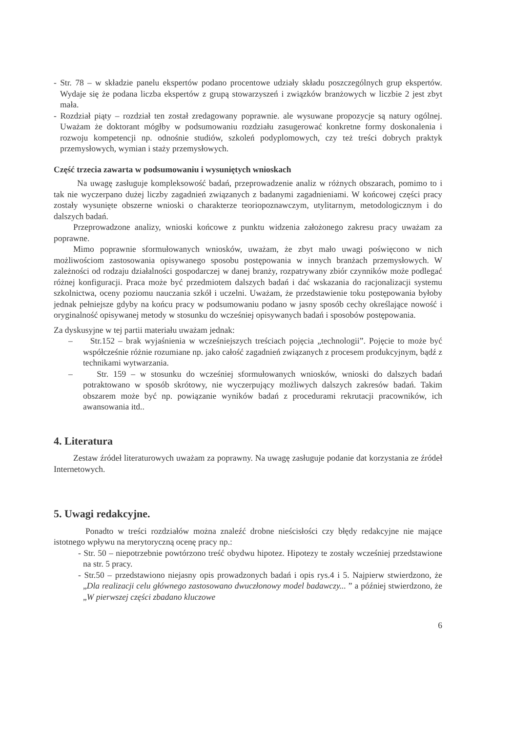- Str. 78 – w składzie panelu ekspertów podano procentowe udziały składu poszczególnych grup ekspertów. Wydaje się że podana liczba ekspertów z grupą stowarzyszeń i związków branżowych w liczbie 2 jest zbyt mała.
- Rozdział piąty – rozdział ten został zredagowany poprawnie. ale wysuwane propozycje są natury ogólnej. Uważam że doktorant mógłby w podsumowaniu rozdziału zasugerować konkretne formy doskonalenia i rozwoju kompetencji np. odnośnie studiów, szkoleń podyplomowych, czy też treści dobrych praktyk przemysłowych, wymian i staży przemysłowych.
Część trzecia zawarta w podsumowaniu i wysuniętych wnioskach
Na uwagę zasługuje kompleksowość badań, przeprowadzenie analiz w różnych obszarach, pomimo to i tak nie wyczerpano dużej liczby zagadnień związanych z badanymi zagadnieniami. W końcowej części pracy zostały wysunięte obszerne wnioski o charakterze teoriopoznawczym, utylitarnym, metodologicznym i do dalszych badań.
Przeprowadzone analizy, wnioski końcowe z punktu widzenia założonego zakresu pracy uważam za poprawne.
Mimo poprawnie sformułowanych wniosków, uważam, że zbyt mało uwagi poświęcono w nich możliwościom zastosowania opisywanego sposobu postępowania w innych branżach przemysłowych. W zależności od rodzaju działalności gospodarczej w danej branży, rozpatrywany zbiór czynników może podlegać różnej konfiguracji. Praca może być przedmiotem dalszych badań i dać wskazania do racjonalizacji systemu szkolnictwa, oceny poziomu nauczania szkół i uczelni. Uważam, że przedstawienie toku postępowania byłoby jednak pełniejsze gdyby na końcu pracy w podsumowaniu podano w jasny sposób cechy określające nowość i oryginalność opisywanej metody w stosunku do wcześniej opisywanych badań i sposobów postępowania.
Za dyskusyjne w tej partii materiału uważam jednak:
– Str.152 – brak wyjaśnienia w wcześniejszych treściach pojęcia „technologii”. Pojęcie to może być współcześnie różnie rozumiane np. jako całość zagadnień związanych z procesem produkcyjnym, bądź z technikami wytwarzania.
– Str. 159 – w stosunku do wcześniej sformułowanych wniosków, wnioski do dalszych badań potraktowano w sposób skrótowy, nie wyczerpujący możliwych dalszych zakresów badań. Takim obszarem może być np. powiązanie wyników badań z procedurami rekrutacji pracowników, ich awansowania itd..
4. Literatura
Zestaw źródeł literaturowych uważam za poprawny. Na uwagę zasługuje podanie dat korzystania ze źródeł Internetowych.
5. Uwagi redakcyjne.
Ponadto w treści rozdziałów można znaleźć drobne nieścisłości czy błędy redakcyjne nie mające istotnego wpływu na merytoryczną ocenę pracy np.:
- Str. 50 – niepotrzebnie powtórzono treść obydwu hipotez. Hipotezy te zostały wcześniej przedstawione na str. 5 pracy.
- Str.50 – przedstawiono niejasny opis prowadzonych badań i opis rys.4 i 5. Najpierw stwierdzono, że „Dla realizacji celu głównego zastosowano dwuczłonowy model badawczy... ” a później stwierdzono, że „W pierwszej części zbadano kluczowe
6